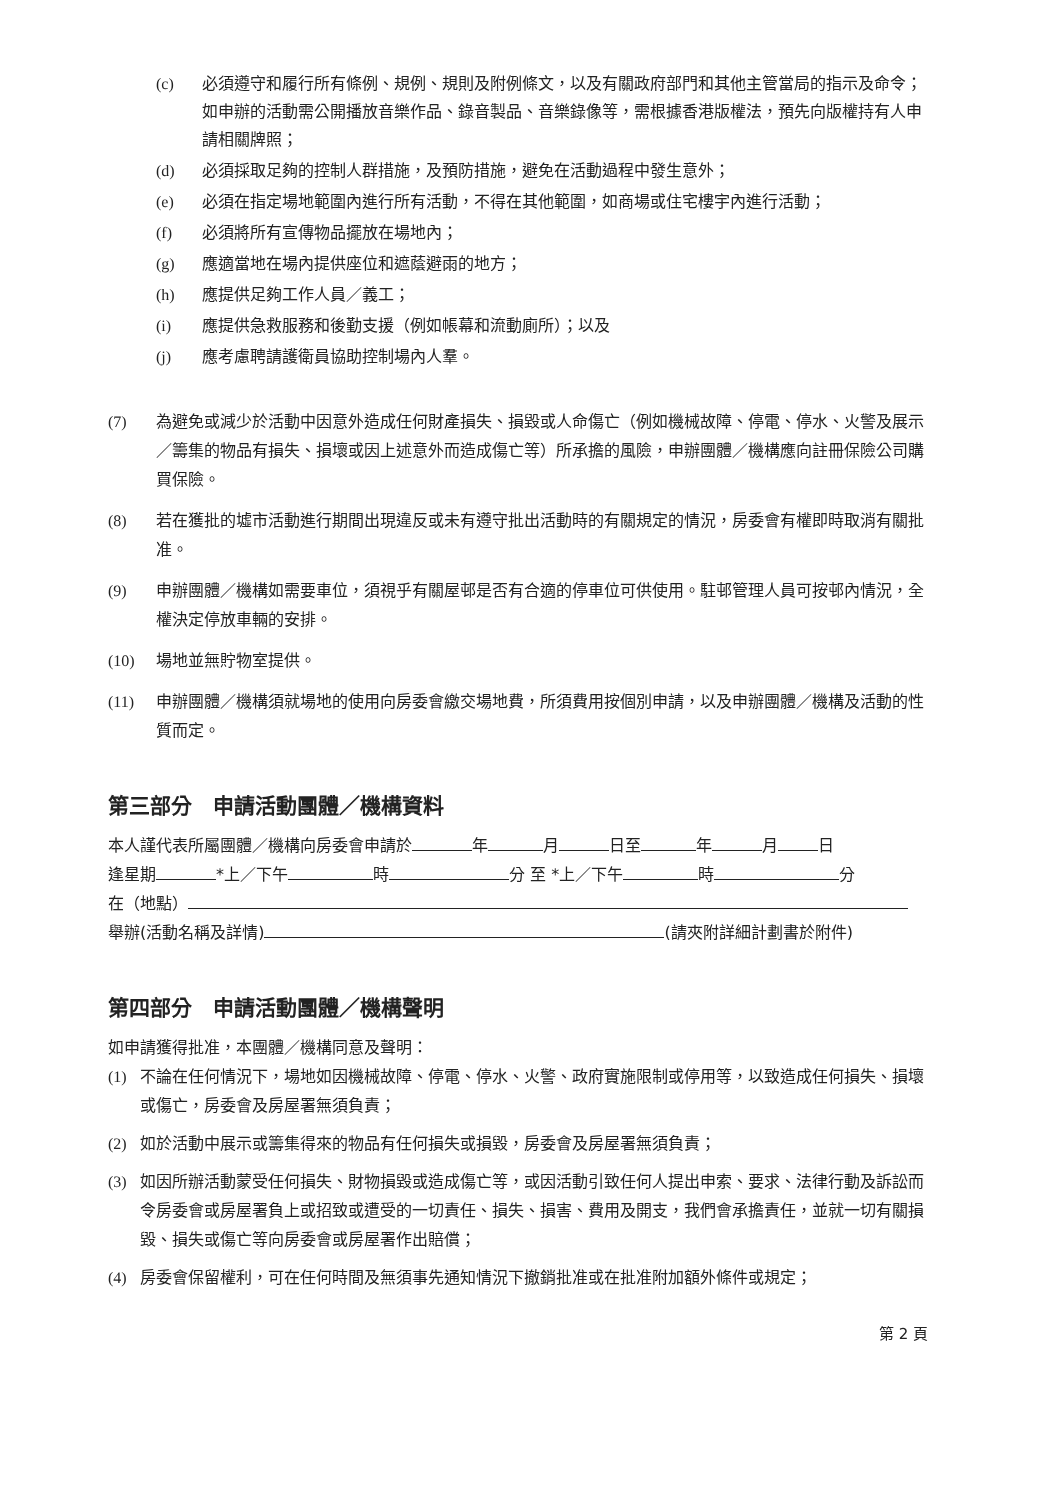(c) 必須遵守和履行所有條例、規例、規則及附例條文，以及有關政府部門和其他主管當局的指示及命令；如申辦的活動需公開播放音樂作品、錄音製品、音樂錄像等，需根據香港版權法，預先向版權持有人申請相關牌照；
(d) 必須採取足夠的控制人群措施，及預防措施，避免在活動過程中發生意外；
(e) 必須在指定場地範圍內進行所有活動，不得在其他範圍，如商場或住宅樓宇內進行活動；
(f) 必須將所有宣傳物品擺放在場地內；
(g) 應適當地在場內提供座位和遮蔭避雨的地方；
(h) 應提供足夠工作人員／義工；
(i) 應提供急救服務和後勤支援（例如帳幕和流動廁所）；以及
(j) 應考慮聘請護衛員協助控制場內人羣。
(7) 為避免或減少於活動中因意外造成任何財產損失、損毀或人命傷亡（例如機械故障、停電、停水、火警及展示／籌集的物品有損失、損壞或因上述意外而造成傷亡等）所承擔的風險，申辦團體／機構應向註冊保險公司購買保險。
(8) 若在獲批的墟市活動進行期間出現違反或未有遵守批出活動時的有關規定的情況，房委會有權即時取消有關批准。
(9) 申辦團體／機構如需要車位，須視乎有關屋邨是否有合適的停車位可供使用。駐邨管理人員可按邨內情況，全權決定停放車輛的安排。
(10) 場地並無貯物室提供。
(11) 申辦團體／機構須就場地的使用向房委會繳交場地費，所須費用按個別申請，以及申辦團體／機構及活動的性質而定。
第三部分　申請活動團體／機構資料
本人謹代表所屬團體／機構向房委會申請於 年 月 日至 年 月 日
逢星期 *上／下午 時 分 至 *上／下午 時 分
在（地點）
舉辦(活動名稱及詳情) (請夾附詳細計劃書於附件)
第四部分　申請活動團體／機構聲明
如申請獲得批准，本團體／機構同意及聲明：
(1) 不論在任何情況下，場地如因機械故障、停電、停水、火警、政府實施限制或停用等，以致造成任何損失、損壞或傷亡，房委會及房屋署無須負責；
(2) 如於活動中展示或籌集得來的物品有任何損失或損毀，房委會及房屋署無須負責；
(3) 如因所辦活動蒙受任何損失、財物損毀或造成傷亡等，或因活動引致任何人提出申索、要求、法律行動及訴訟而令房委會或房屋署負上或招致或遭受的一切責任、損失、損害、費用及開支，我們會承擔責任，並就一切有關損毀、損失或傷亡等向房委會或房屋署作出賠償；
(4) 房委會保留權利，可在任何時間及無須事先通知情況下撤銷批准或在批准附加額外條件或規定；
第 2 頁